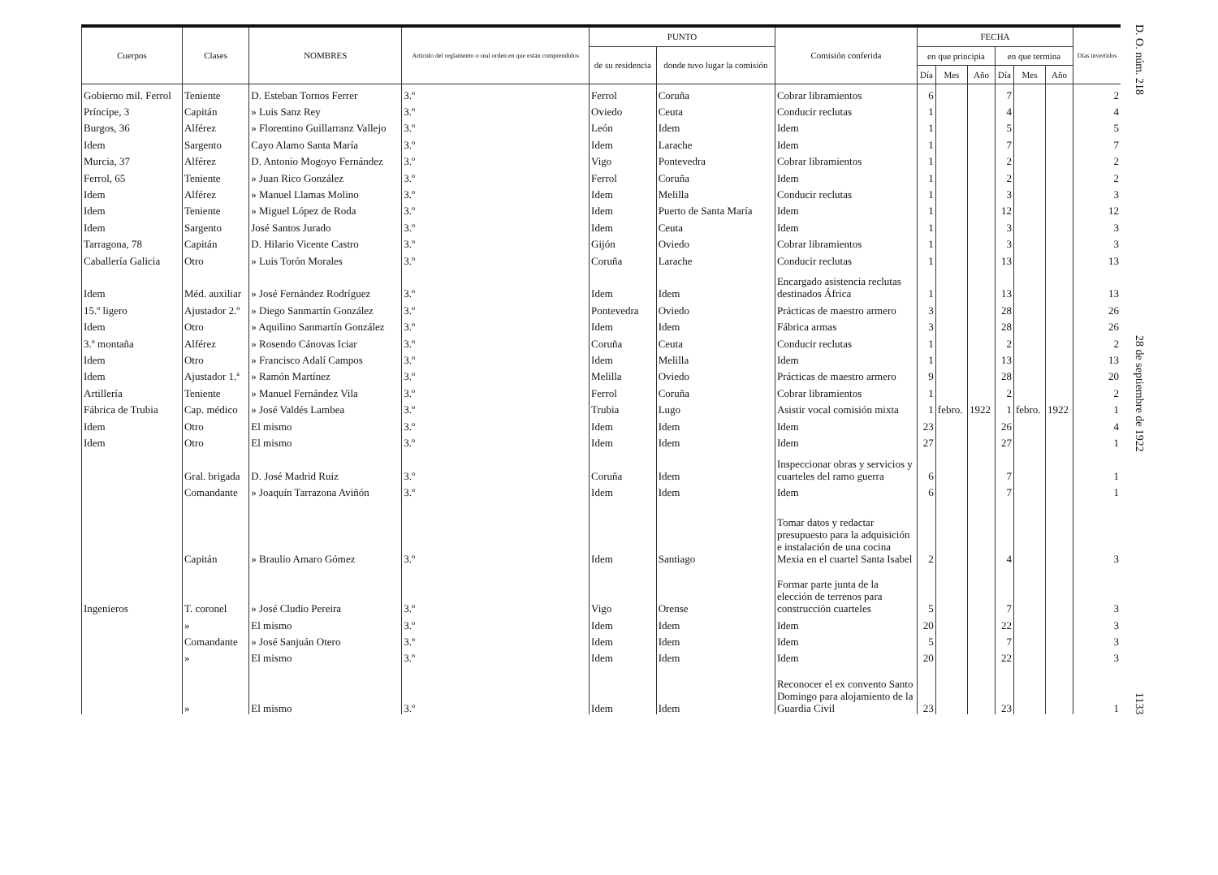| Cuerpos | Clases | NOMBRES | Artículo del reglamento o real orden en que están comprendidos | PUNTO | | Comisión conferida | FECHA | | | | | | Días invertidos |
| --- | --- | --- | --- | --- | --- | --- | --- | --- | --- | --- | --- | --- | --- |
| | | | | de su residencia | donde tuvo lugar la comisión | | en que principia | | | en que termina | | | |
| | | | | | | | Día | Mes | Año | Día | Mes | Año | |
| Gobierno mil. Ferrol | Teniente | D. Esteban Tornos Ferrer | 3.º | Ferrol | Coruña | Cobrar libramientos | 6 | | | 7 | | | 2 |
| Príncipe, 3 | Capitán | » Luis Sanz Rey | 3.º | Oviedo | Ceuta | Conducir reclutas | 1 | | | 4 | | | 4 |
| Burgos, 36 | Alférez | » Florentino Guillarranz Vallejo | 3.º | León | Idem | Idem | 1 | | | 5 | | | 5 |
| Idem | Sargento | Cayo Alamo Santa María | 3.º | Idem | Larache | Idem | 1 | | | 7 | | | 7 |
| Murcia, 37 | Alférez | D. Antonio Mogoyo Fernández | 3.º | Vigo | Pontevedra | Cobrar libramientos | 1 | | | 2 | | | 2 |
| Ferrol, 65 | Teniente | » Juan Rico González | 3.º | Ferrol | Coruña | Idem | 1 | | | 2 | | | 2 |
| Idem | Alférez | » Manuel Llamas Molino | 3.º | Idem | Melilla | Conducir reclutas | 1 | | | 3 | | | 3 |
| Idem | Teniente | » Miguel López de Roda | 3.º | Idem | Puerto de Santa María | Idem | 1 | | | 12 | | | 12 |
| Idem | Sargento | José Santos Jurado | 3.º | Idem | Ceuta | Idem | 1 | | | 3 | | | 3 |
| Tarragona, 78 | Capitán | D. Hilario Vicente Castro | 3.º | Gijón | Oviedo | Cobrar libramientos | 1 | | | 3 | | | 3 |
| Caballería Galicia | Otro | » Luis Torón Morales | 3.º | Coruña | Larache | Conducir reclutas | 1 | | | 13 | | | 13 |
| Idem | Méd. auxiliar | » José Fernández Rodríguez | 3.º | Idem | Idem | Encargado asistencia reclutas destinados África | 1 | | | 13 | | | 13 |
| 15.º ligero | Ajustador 2.º | » Diego Sanmartín González | 3.º | Pontevedra | Oviedo | Prácticas de maestro armero | 3 | | | 28 | | | 26 |
| Idem | Otro | » Aquilino Sanmartín González | 3.º | Idem | Idem | Fábrica armas | 3 | | | 28 | | | 26 |
| 3.º montaña | Alférez | » Rosendo Cánovas Iciar | 3.º | Coruña | Ceuta | Conducir reclutas | 1 | | | 2 | | | 2 |
| Idem | Otro | » Francisco Adalí Campos | 3.º | Idem | Melilla | Idem | 1 | | | 13 | | | 13 |
| Idem | Ajustador 1.ª | » Ramón Martínez | 3.º | Melilla | Oviedo | Prácticas de maestro armero | 9 | | | 28 | | | 20 |
| Artillería | Teniente | » Manuel Fernández Vila | 3.º | Ferrol | Coruña | Cobrar libramientos | 1 | | | 2 | | | 2 |
| Fábrica de Trubia | Cap. médico | » José Valdés Lambea | 3.º | Trubia | Lugo | Asistir vocal comisión mixta | 1 | febro. | 1922 | 1 | febro. | 1922 | 1 |
| Idem | Otro | El mismo | 3.º | Idem | Idem | Idem | 23 | | | 26 | | | 4 |
| Idem | Otro | El mismo | 3.º | Idem | Idem | Idem | 27 | | | 27 | | | 1 |
| | Gral. brigada | D. José Madrid Ruiz | 3.º | Coruña | Idem | Inspeccionar obras y servicios y cuarteles del ramo guerra | 6 | | | 7 | | | 1 |
| | Comandante | » Joaquín Tarrazona Aviñón | 3.º | Idem | Idem | Idem | 6 | | | 7 | | | 1 |
| | Capitán | » Braulio Amaro Gómez | 3.º | Idem | Santiago | Tomar datos y redactar presupuesto para la adquisición e instalación de una cocina Mexia en el cuartel Santa Isabel | 2 | | | 4 | | | 3 |
| Ingenieros | T. coronel | » José Cludio Pereira | 3.º | Vigo | Orense | Formar parte junta de la elección de terrenos para construcción cuarteles | 5 | | | 7 | | | 3 |
| | » | El mismo | 3.º | Idem | Idem | Idem | 20 | | | 22 | | | 3 |
| | Comandante | » José Sanjuán Otero | 3.º | Idem | Idem | Idem | 5 | | | 7 | | | 3 |
| | » | El mismo | 3.º | Idem | Idem | Idem | 20 | | | 22 | | | 3 |
| | » | El mismo | 3.º | Idem | Idem | Reconocer el ex convento Santo Domingo para alojamiento de la Guardia Civil | 23 | | | 23 | | | 1 |
D. O. núm. 218 28 de septiembre de 1922 1133